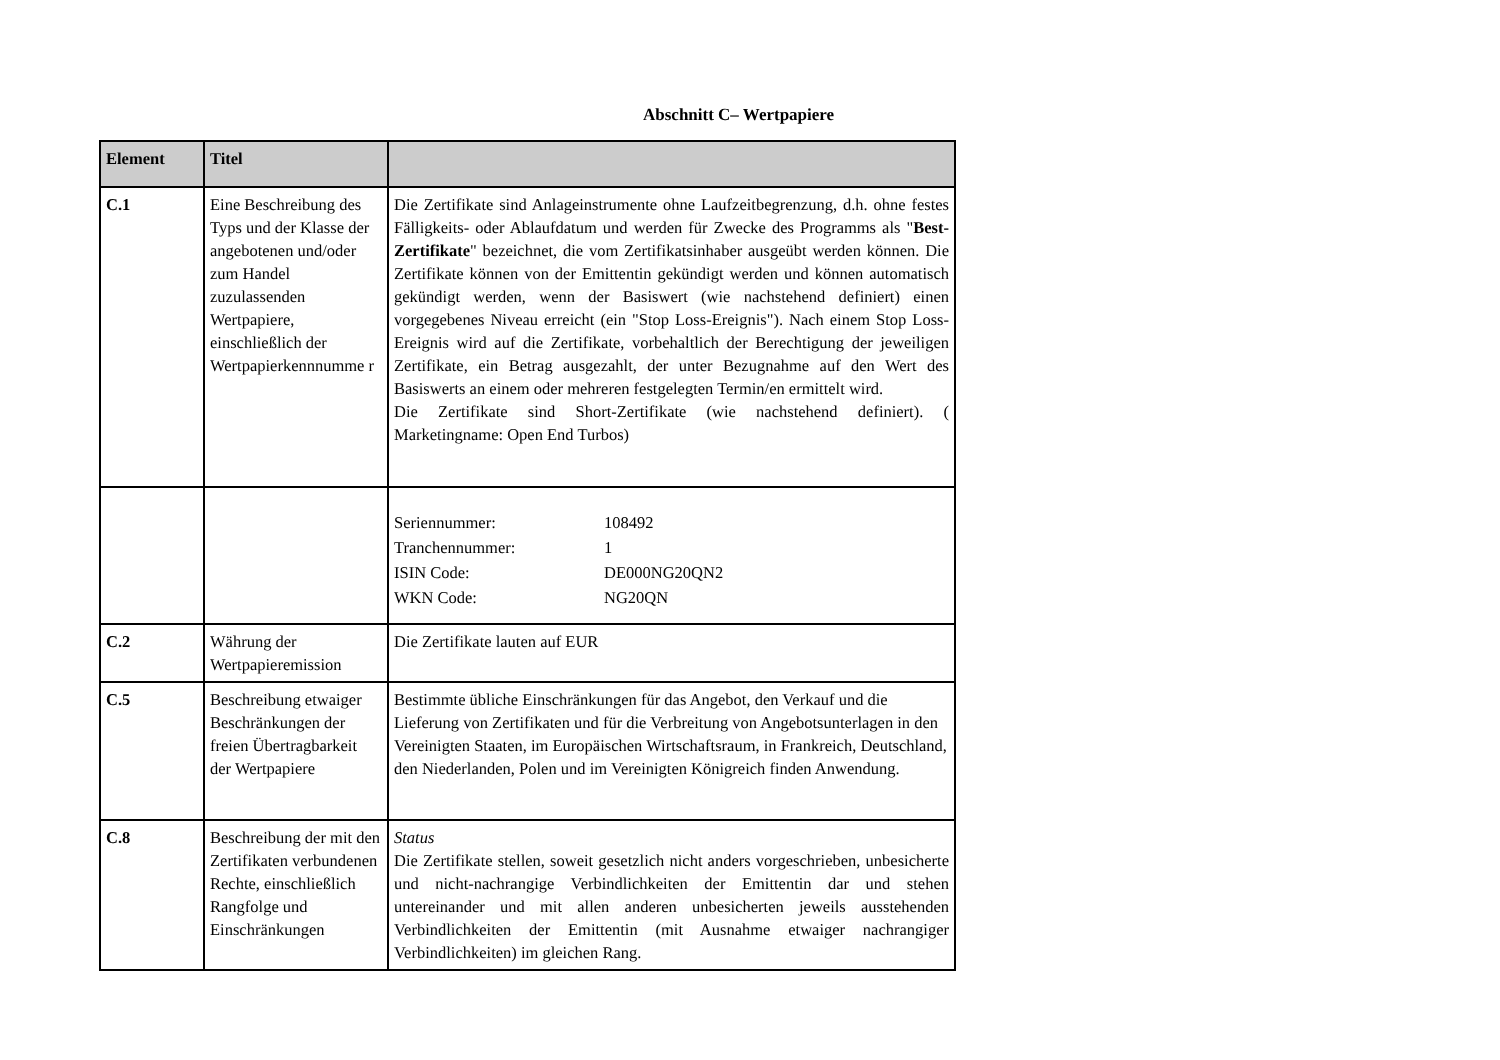Abschnitt C– Wertpapiere
| Element | Titel | |
| --- | --- | --- |
| C.1 | Eine Beschreibung des Typs und der Klasse der angebotenen und/oder zum Handel zuzulassenden Wertpapiere, einschließlich der Wertpapierkennnumme r | Die Zertifikate sind Anlageinstrumente ohne Laufzeitbegrenzung, d.h. ohne festes Fälligkeits- oder Ablaufdatum und werden für Zwecke des Programms als " Best-Zertifikate " bezeichnet, die vom Zertifikatsinhaber ausgeübt werden können. Die Zertifikate können von der Emittentin gekündigt werden und können automatisch gekündigt werden, wenn der Basiswert (wie nachstehend definiert) einen vorgegebenes Niveau erreicht (ein "Stop Loss-Ereignis"). Nach einem Stop Loss-Ereignis wird auf die Zertifikate, vorbehaltlich der Berechtigung der jeweiligen Zertifikate, ein Betrag ausgezahlt, der unter Bezugnahme auf den Wert des Basiswerts an einem oder mehreren festgelegten Termin/en ermittelt wird. Die Zertifikate sind Short-Zertifikate (wie nachstehend definiert). ( Marketingname: Open End Turbos) |
| | | / Seriennummer: / 108492 / / Tranchennummer: / 1 / / ISIN Code: / DE000NG20QN2 / / WKN Code: / NG20QN / |
| C.2 | Währung der Wertpapieremission | Die Zertifikate lauten auf EUR |
| C.5 | Beschreibung etwaiger Beschränkungen der freien Übertragbarkeit der Wertpapiere | Bestimmte übliche Einschränkungen für das Angebot, den Verkauf und die Lieferung von Zertifikaten und für die Verbreitung von Angebotsunterlagen in den Vereinigten Staaten, im Europäischen Wirtschaftsraum, in Frankreich, Deutschland, den Niederlanden, Polen und im Vereinigten Königreich finden Anwendung. |
| C.8 | Beschreibung der mit den Zertifikaten verbundenen Rechte, einschließlich Rangfolge und Einschränkungen | Status Die Zertifikate stellen, soweit gesetzlich nicht anders vorgeschrieben, unbesicherte und nicht-nachrangige Verbindlichkeiten der Emittentin dar und stehen untereinander und mit allen anderen unbesicherten jeweils ausstehenden Verbindlichkeiten der Emittentin (mit Ausnahme etwaiger nachrangiger Verbindlichkeiten) im gleichen Rang. |